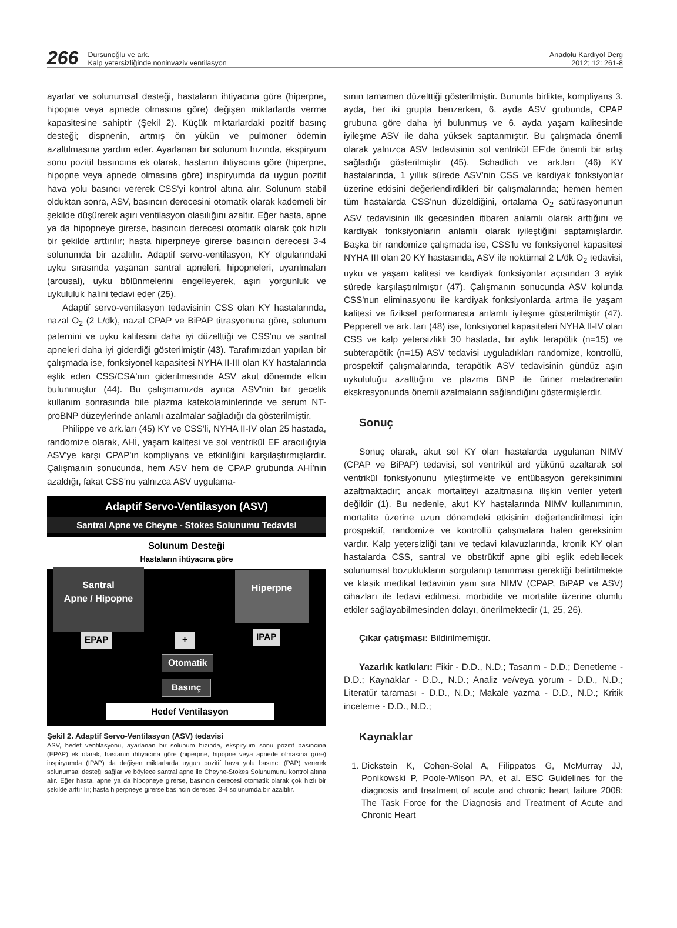266
Dursunoğlu ve ark.
Kalp yetersizliğinde noninvaziv ventilasyon
Anadolu Kardiyol Derg
2012; 12: 261-8
ayarlar ve solunumsal desteği, hastaların ihtiyacına göre (hiperpne, hipopne veya apnede olmasına göre) değişen miktarlarda verme kapasitesine sahiptir (Şekil 2). Küçük miktarlardaki pozitif basınç desteği; dispnenin, artmış ön yükün ve pulmoner ödemin azaltılmasına yardım eder. Ayarlanan bir solunum hızında, ekspiryum sonu pozitif basıncına ek olarak, hastanın ihtiyacına göre (hiperpne, hipopne veya apnede olmasına göre) inspiryumda da uygun pozitif hava yolu basıncı vererek CSS'yi kontrol altına alır. Solunum stabil olduktan sonra, ASV, basıncın derecesini otomatik olarak kademeli bir şekilde düşürerek aşırı ventilasyon olasılığını azaltır. Eğer hasta, apne ya da hipopneye girerse, basıncın derecesi otomatik olarak çok hızlı bir şekilde arttırılır; hasta hiperpneye girerse basıncın derecesi 3-4 solunumda bir azaltılır. Adaptif servo-ventilasyon, KY olgularındaki uyku sırasında yaşanan santral apneleri, hipopneleri, uyarılmaları (arousal), uyku bölünmelerini engelleyerek, aşırı yorgunluk ve uykululuk halini tedavi eder (25).
Adaptif servo-ventilasyon tedavisinin CSS olan KY hastalarında, nazal O<sub>2</sub> (2 L/dk), nazal CPAP ve BiPAP titrasyonuna göre, solunum paternini ve uyku kalitesini daha iyi düzelttiği ve CSS'nu ve santral apneleri daha iyi giderdiği gösterilmiştir (43). Tarafımızdan yapılan bir çalışmada ise, fonksiyonel kapasitesi NYHA II-III olan KY hastalarında eşlik eden CSS/CSA'nın giderilmesinde ASV akut dönemde etkin bulunmuştur (44). Bu çalışmamızda ayrıca ASV'nin bir gecelik kullanım sonrasında bile plazma katekolaminlerinde ve serum NT-proBNP düzeylerinde anlamlı azalmalar sağladığı da gösterilmiştir.
Philippe ve ark.ları (45) KY ve CSS'li, NYHA II-IV olan 25 hastada, randomize olarak, AHİ, yaşam kalitesi ve sol ventrikül EF aracılığıyla ASV'ye karşı CPAP'ın kompliyans ve etkinliğini karşılaştırmışlardır. Çalışmanın sonucunda, hem ASV hem de CPAP grubunda AHİ'nin azaldığı, fakat CSS'nu yalnızca ASV uygulama-
Adaptif Servo-Ventilasyon (ASV)
Santral Apne ve Cheyne - Stokes Solunumu Tedavisi
Solunum Desteği
Hastaların ihtiyacına göre
Santral
Apne / Hipopne
Hiperpne
EPAP + IPAP
Otomatik
Basınç
Hedef Ventilasyon
Şekil 2. Adaptif Servo-Ventilasyon (ASV) tedavisi
ASV, hedef ventilasyonu, ayarlanan bir solunum hızında, ekspiryum sonu pozitif basıncına (EPAP) ek olarak, hastanın ihtiyacına göre (hiperpne, hipopne veya apnede olmasına göre) inspiryumda (IPAP) da değişen miktarlarda uygun pozitif hava yolu basıncı (PAP) vererek solunumsal desteği sağlar ve böylece santral apne ile Cheyne-Stokes Solunumunu kontrol altına alır. Eğer hasta, apne ya da hipopneye girerse, basıncın derecesi otomatik olarak çok hızlı bir şekilde arttırılır; hasta hiperpneye girerse basıncın derecesi 3-4 solunumda bir azaltılır.
sının tamamen düzelttiği gösterilmiştir. Bununla birlikte, kompliyans 3. ayda, her iki grupta benzerken, 6. ayda ASV grubunda, CPAP grubuna göre daha iyi bulunmuş ve 6. ayda yaşam kalitesinde iyileşme ASV ile daha yüksek saptanmıştır. Bu çalışmada önemli olarak yalnızca ASV tedavisinin sol ventrikül EF'de önemli bir artış sağladığı gösterilmiştir (45). Schadlich ve ark.ları (46) KY hastalarında, 1 yıllık sürede ASV'nin CSS ve kardiyak fonksiyonlar üzerine etkisini değerlendirdikleri bir çalışmalarında; hemen hemen tüm hastalarda CSS'nun düzeldiğini, ortalama O<sub>2</sub> satürasyonunun ASV tedavisinin ilk gecesinden itibaren anlamlı olarak arttığını ve kardiyak fonksiyonların anlamlı olarak iyileştiğini saptamışlardır. Başka bir randomize çalışmada ise, CSS'lu ve fonksiyonel kapasitesi NYHA III olan 20 KY hastasında, ASV ile noktürnal 2 L/dk O<sub>2</sub> tedavisi, uyku ve yaşam kalitesi ve kardiyak fonksiyonlar açısından 3 aylık sürede karşılaştırılmıştır (47). Çalışmanın sonucunda ASV kolunda CSS'nun eliminasyonu ile kardiyak fonksiyonlarda artma ile yaşam kalitesi ve fiziksel performansta anlamlı iyileşme gösterilmiştir (47). Pepperell ve ark. ları (48) ise, fonksiyonel kapasiteleri NYHA II-IV olan CSS ve kalp yetersizlikli 30 hastada, bir aylık terapötik (n=15) ve subterapötik (n=15) ASV tedavisi uyguladıkları randomize, kontrollü, prospektif çalışmalarında, terapötik ASV tedavisinin gündüz aşırı uykululuğu azalttığını ve plazma BNP ile üriner metadrenalin ekskresyonunda önemli azalmaların sağlandığını göstermişlerdir.
Sonuç
Sonuç olarak, akut sol KY olan hastalarda uygulanan NIMV (CPAP ve BiPAP) tedavisi, sol ventrikül ard yükünü azaltarak sol ventrikül fonksiyonunu iyileştirmekte ve entübasyon gereksinimini azaltmaktadır; ancak mortaliteyi azaltmasına ilişkin veriler yeterli değildir (1). Bu nedenle, akut KY hastalarında NIMV kullanımının, mortalite üzerine uzun dönemdeki etkisinin değerlendirilmesi için prospektif, randomize ve kontrollü çalışmalara halen gereksinim vardır. Kalp yetersizliği tanı ve tedavi kılavuzlarında, kronik KY olan hastalarda CSS, santral ve obstrüktif apne gibi eşlik edebilecek solunumsal bozuklukların sorgulanıp tanınması gerektiği belirtilmekte ve klasik medikal tedavinin yanı sıra NIMV (CPAP, BiPAP ve ASV) cihazları ile tedavi edilmesi, morbidite ve mortalite üzerine olumlu etkiler sağlayabilmesinden dolayı, önerilmektedir (1, 25, 26).
Çıkar çatışması: Bildirilmemiştir.
Yazarlık katkıları: Fikir - D.D., N.D.; Tasarım - D.D.; Denetleme - D.D.; Kaynaklar - D.D., N.D.; Analiz ve/veya yorum - D.D., N.D.; Literatür taraması - D.D., N.D.; Makale yazma - D.D., N.D.; Kritik inceleme - D.D., N.D.;
Kaynaklar
1. Dickstein K, Cohen-Solal A, Filippatos G, McMurray JJ, Ponikowski P, Poole-Wilson PA, et al. ESC Guidelines for the diagnosis and treatment of acute and chronic heart failure 2008: The Task Force for the Diagnosis and Treatment of Acute and Chronic Heart